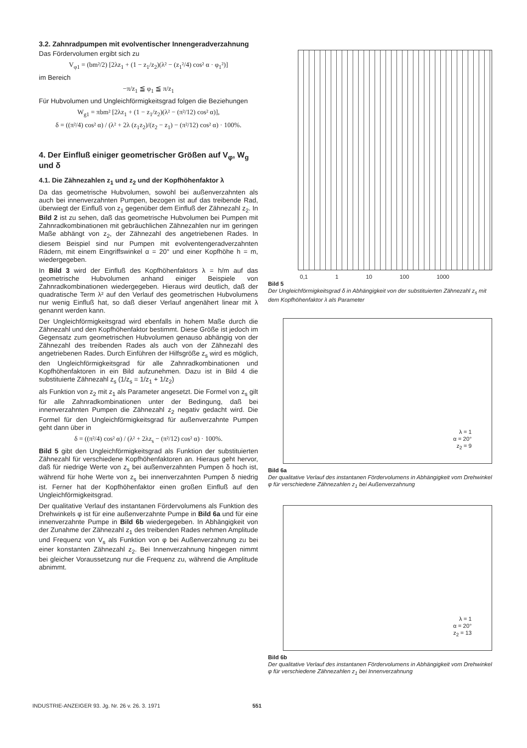3.2. Zahnradpumpen mit evolventischer Innengeradverzahnung
Das Fördervolumen ergibt sich zu
V<sub>φ1</sub> = (bm²/2) [2λz<sub>1</sub> + (1 − z<sub>1</sub>/z<sub>2</sub>)(λ² − (z<sub>1</sub>²/4) cos² α · φ<sub>1</sub>²)]
im Bereich
−π/z<sub>1</sub> ≦ φ<sub>1</sub> ≦ π/z<sub>1</sub>
Für Hubvolumen und Ungleichförmigkeitsgrad folgen die Beziehungen
W<sub>g1</sub> = πbm² [2λz<sub>1</sub> + (1 − z<sub>1</sub>/z<sub>2</sub>)(λ² − (π²/12) cos² α)],
δ = ((π²/4) cos² α) / (λ² + 2λ (z<sub>1</sub>z<sub>2</sub>)/(z<sub>2</sub> − z<sub>1</sub>) − (π²/12) cos² α) · 100%.
4. Der Einfluß einiger geometrischer Größen auf V<sub>φ</sub>, W<sub>g</sub> und δ
4.1. Die Zähnezahlen z<sub>1</sub> und z<sub>2</sub> und der Kopfhöhenfaktor λ
Da das geometrische Hubvolumen, sowohl bei außenverzahnten als auch bei innenverzahnten Pumpen, bezogen ist auf das treibende Rad, überwiegt der Einfluß von z<sub>1</sub> gegenüber dem Einfluß der Zähnezahl z<sub>2</sub>. In Bild 2 ist zu sehen, daß das geometrische Hubvolumen bei Pumpen mit Zahnradkombinationen mit gebräuchlichen Zähnezahlen nur im geringen Maße abhängt von z<sub>2</sub>, der Zähnezahl des angetriebenen Rades. In diesem Beispiel sind nur Pumpen mit evolventengeradverzahnten Rädern, mit einem Eingriffswinkel α = 20° und einer Kopfhöhe h = m, wiedergegeben.
In Bild 3 wird der Einfluß des Kopfhöhenfaktors λ = h/m auf das geometrische Hubvolumen anhand einiger Beispiele von Zahnradkombinationen wiedergegeben. Hieraus wird deutlich, daß der quadratische Term λ² auf den Verlauf des geometrischen Hubvolumens nur wenig Einfluß hat, so daß dieser Verlauf angenähert linear mit λ genannt werden kann.
Der Ungleichförmigkeitsgrad wird ebenfalls in hohem Maße durch die Zähnezahl und den Kopfhöhenfaktor bestimmt. Diese Größe ist jedoch im Gegensatz zum geometrischen Hubvolumen genauso abhängig von der Zähnezahl des treibenden Rades als auch von der Zähnezahl des angetriebenen Rades. Durch Einführen der Hilfsgröße z<sub>s</sub> wird es möglich, den Ungleichförmigkeitsgrad für alle Zahnradkombinationen und Kopfhöhenfaktoren in ein Bild aufzunehmen. Dazu ist in Bild 4 die substituierte Zähnezahl z<sub>s</sub> (1/z<sub>s</sub> = 1/z<sub>1</sub> + 1/z<sub>2</sub>)
als Funktion von z<sub>2</sub> mit z<sub>1</sub> als Parameter angesetzt. Die Formel von z<sub>s</sub> gilt für alle Zahnradkombinationen unter der Bedingung, daß bei innenverzahnten Pumpen die Zähnezahl z<sub>2</sub> negativ gedacht wird. Die Formel für den Ungleichförmigkeitsgrad für außenverzahnte Pumpen geht dann über in
δ = ((π²/4) cos² α) / (λ² + 2λz<sub>s</sub> − (π²/12) cos² α) · 100%.
Bild 5 gibt den Ungleichförmigkeitsgrad als Funktion der substituierten Zähnezahl für verschiedene Kopfhöhenfaktoren an. Hieraus geht hervor, daß für niedrige Werte von z<sub>s</sub> bei außenverzahnten Pumpen δ hoch ist, während für hohe Werte von z<sub>s</sub> bei innenverzahnten Pumpen δ niedrig ist. Ferner hat der Kopfhöhenfaktor einen großen Einfluß auf den Ungleichförmigkeitsgrad.
Der qualitative Verlauf des instantanen Fördervolumens als Funktion des Drehwinkels φ ist für eine außenverzahnte Pumpe in Bild 6a und für eine innenverzahnte Pumpe in Bild 6b wiedergegeben. In Abhängigkeit von der Zunahme der Zähnezahl z<sub>1</sub> des treibenden Rades nehmen Amplitude und Frequenz von V<sub>s</sub> als Funktion von φ bei Außenverzahnung zu bei einer konstanten Zähnezahl z<sub>2</sub>. Bei Innenverzahnung hingegen nimmt bei gleicher Voraussetzung nur die Frequenz zu, während die Amplitude abnimmt.
0,1 1 10 100 1000
Bild 5
Der Ungleichförmigkeitsgrad δ in Abhängigkeit von der substituierten Zähnezahl z<sub>s</sub> mit dem Kopfhöhenfaktor λ als Parameter
λ = 1
α = 20°
z<sub>2</sub> = 9
Bild 6a
Der qualitative Verlauf des instantanen Fördervolumens in Abhängigkeit vom Drehwinkel φ für verschiedene Zähnezahlen z<sub>1</sub> bei Außenverzahnung
λ = 1
α = 20°
z<sub>2</sub> = 13
Bild 6b
Der qualitative Verlauf des instantanen Fördervolumens in Abhängigkeit vom Drehwinkel φ für verschiedene Zähnezahlen z<sub>1</sub> bei Innenverzahnung
INDUSTRIE-ANZEIGER 93. Jg. Nr. 26 v. 26. 3. 1971 551